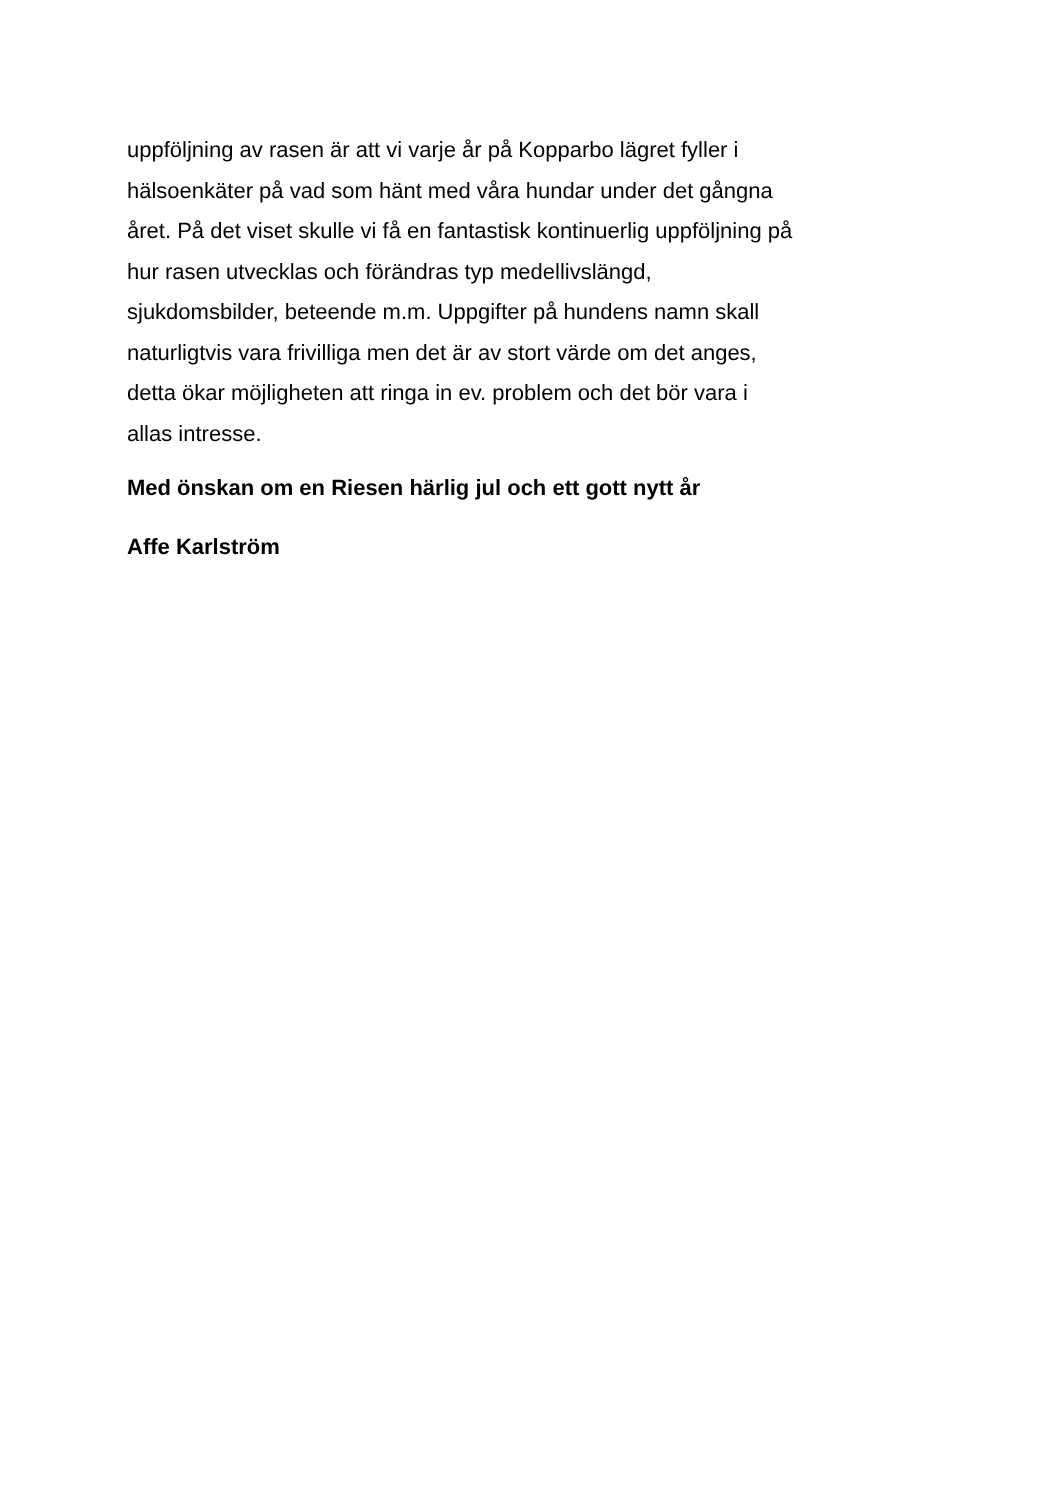uppföljning av rasen är att vi varje år på Kopparbo lägret fyller i
hälsoenkäter på vad som hänt med våra hundar under det gångna
året. På det viset skulle vi få en fantastisk kontinuerlig uppföljning på
hur rasen utvecklas och förändras typ medellivslängd,
sjukdomsbilder, beteende m.m. Uppgifter på hundens namn skall
naturligtvis vara frivilliga men det är av stort värde om det anges,
detta ökar möjligheten att ringa in ev. problem och det bör vara i
allas intresse.
Med önskan om en Riesen härlig jul och ett gott nytt år
Affe Karlström